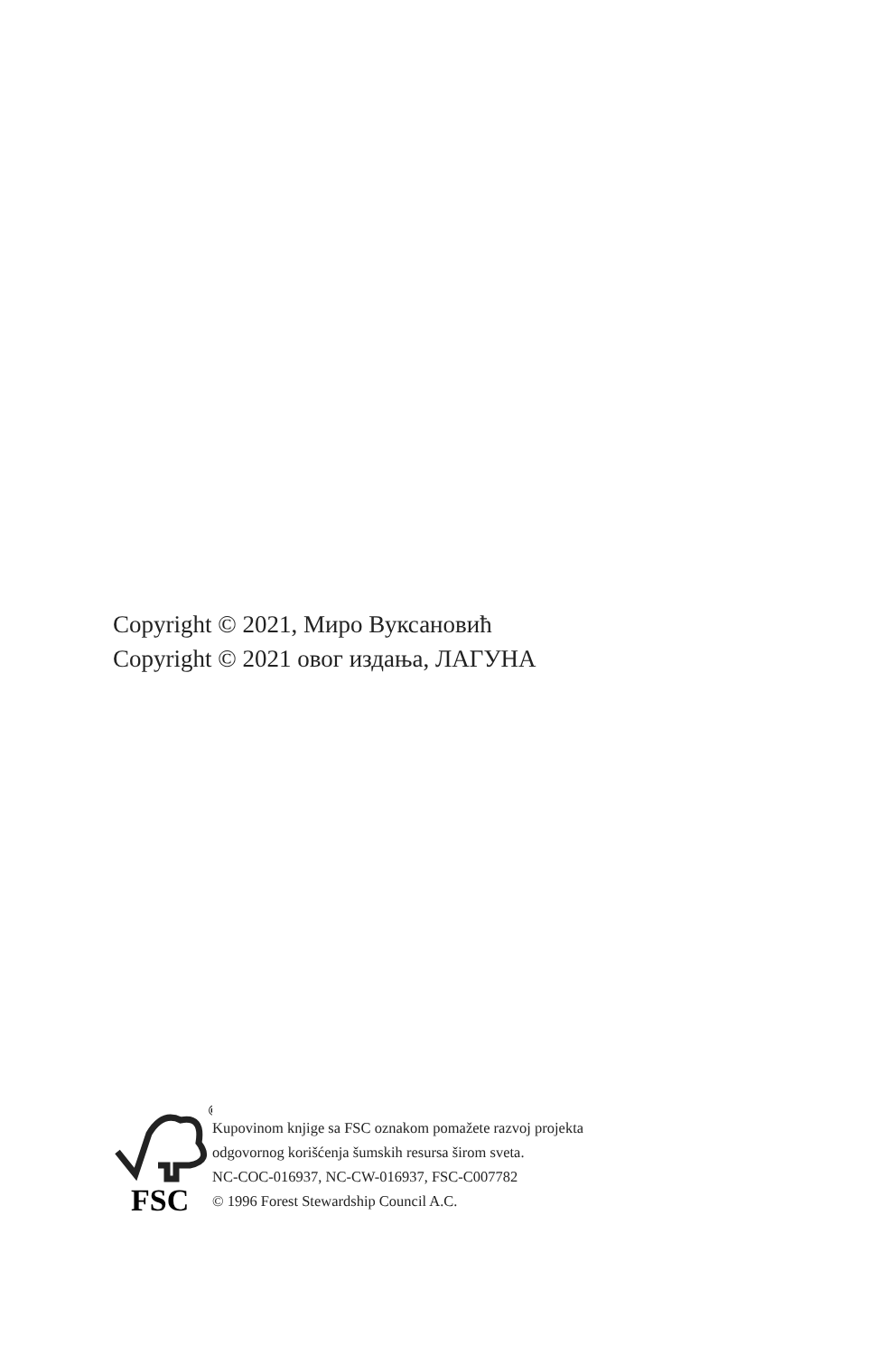Copyright © 2021, Миро Вуксановић
Copyright © 2021 овог издања, ЛАГУНА
©
FSC
Kupovinom knjige sa FSC oznakom pomažete razvoj projekta
odgovornog korišćenja šumskih resursa širom sveta.
NC-COC-016937, NC-CW-016937, FSC-C007782
© 1996 Forest Stewardship Council A.C.